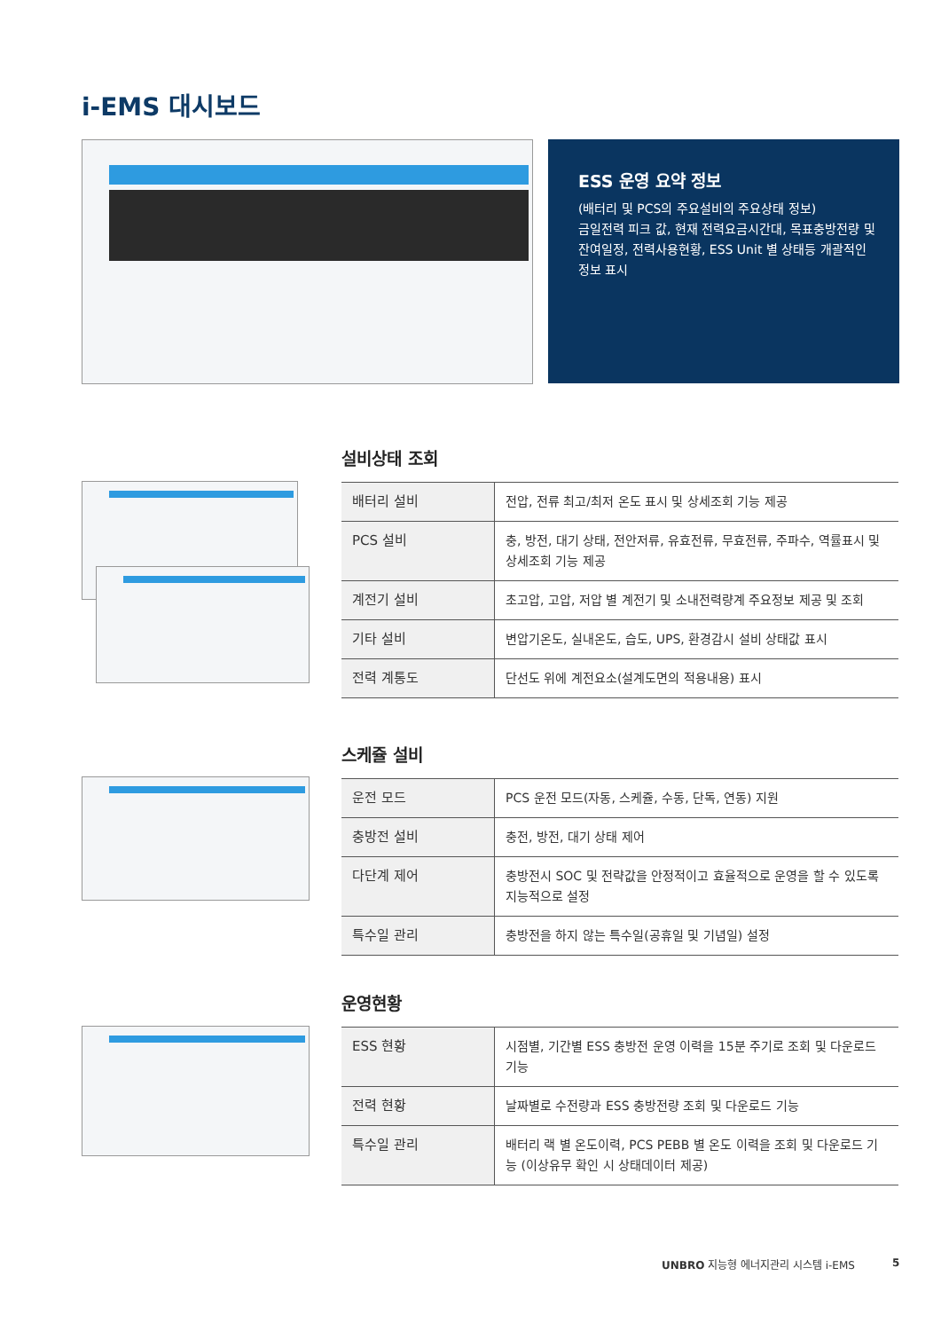i-EMS 대시보드
ESS 운영 요약 정보
(배터리 및 PCS의 주요설비의 주요상태 정보)
금일전력 피크 값, 현재 전력요금시간대, 목표충방전량 및 잔여일정, 전력사용현황, ESS Unit 별 상태등 개괄적인 정보 표시
설비상태 조회
| 배터리 설비 | 전압, 전류 최고/최저 온도 표시 및 상세조회 기능 제공 |
| PCS 설비 | 충, 방전, 대기 상태, 전안저류, 유효전류, 무효전류, 주파수, 역률표시 및 상세조회 기능 제공 |
| 계전기 설비 | 초고압, 고압, 저압 별 계전기 및 소내전력량계 주요정보 제공 및 조회 |
| 기타 설비 | 변압기온도, 실내온도, 습도, UPS, 환경감시 설비 상태값 표시 |
| 전력 계통도 | 단선도 위에 계전요소(설계도면의 적용내용) 표시 |
스케쥴 설비
| 운전 모드 | PCS 운전 모드(자동, 스케쥴, 수동, 단독, 연동) 지원 |
| 충방전 설비 | 충전, 방전, 대기 상태 제어 |
| 다단계 제어 | 충방전시 SOC 및 전략값을 안정적이고 효율적으로 운영을 할 수 있도록 지능적으로 설정 |
| 특수일 관리 | 충방전을 하지 않는 특수일(공휴일 및 기념일) 설정 |
운영현황
| ESS 현황 | 시점별, 기간별 ESS 충방전 운영 이력을 15분 주기로 조회 및 다운로드 기능 |
| 전력 현황 | 날짜별로 수전량과 ESS 충방전량 조회 및 다운로드 기능 |
| 특수일 관리 | 배터리 랙 별 온도이력, PCS PEBB 별 온도 이력을 조회 및 다운로드 기능 (이상유무 확인 시 상태데이터 제공) |
UNBRO 지능형 에너지관리 시스템 i-EMS
5